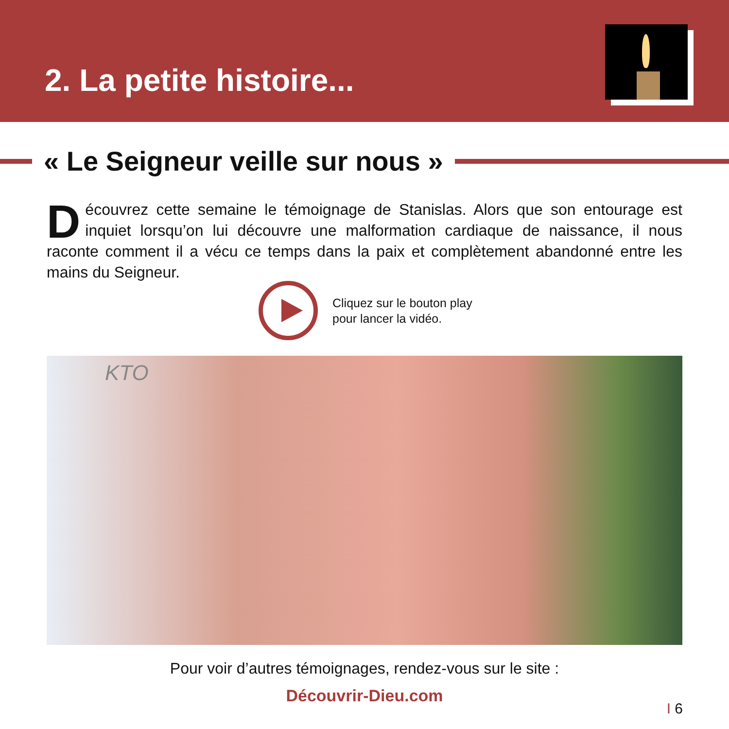2. La petite histoire...
« Le Seigneur veille sur nous »
Découvrez cette semaine le témoignage de Stanislas. Alors que son entourage est inquiet lorsqu’on lui découvre une malformation cardiaque de naissance, il nous raconte comment il a vécu ce temps dans la paix et complètement abandonné entre les mains du Seigneur.
Cliquez sur le bouton play
pour lancer la vidéo.
KTO
Pour voir d’autres témoignages, rendez-vous sur le site :
Découvrir-Dieu.com
I 6